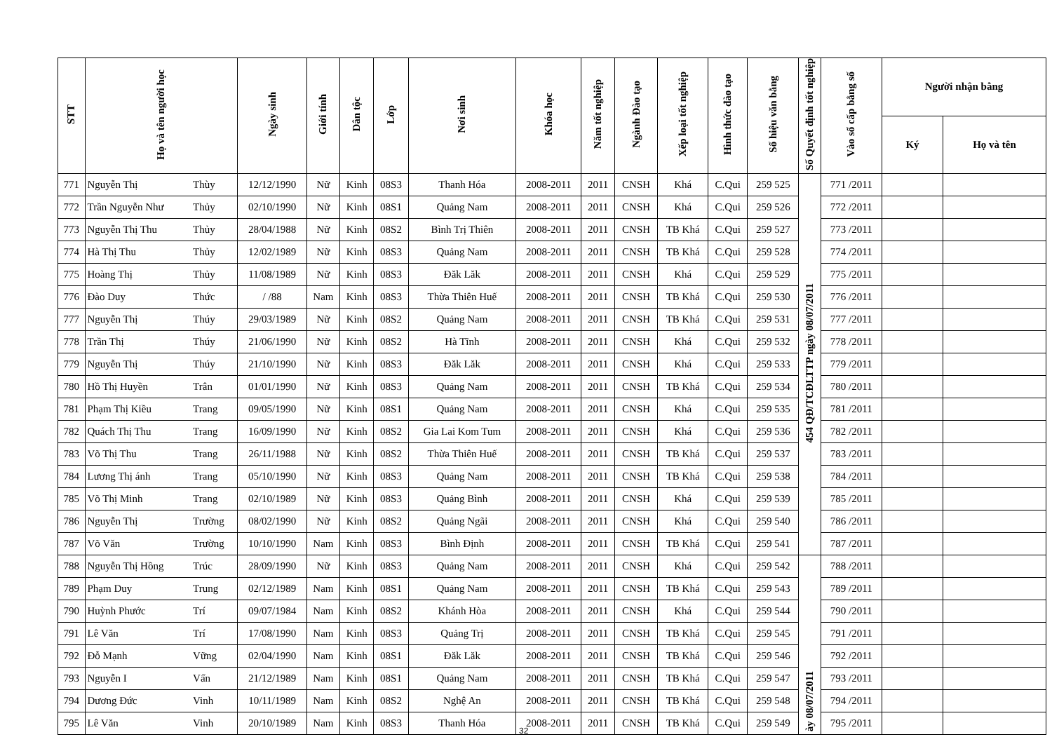| STT | Họ và tên người học | | Ngày sinh | Giới tính | Dân tộc | Lớp | Nơi sinh | Khóa học | Năm tốt nghiệp | Ngành Đào tạo | Xếp loại tốt nghiệp | Hình thức đào tạo | Số hiệu văn bằng | Số Quyết định tốt nghiệp | Vào sổ cấp bằng số | Người nhận bằng | |
| --- | --- | --- | --- | --- | --- | --- | --- | --- | --- | --- | --- | --- | --- | --- | --- | --- | --- |
| | | | | | | | | | | | | | | | | Ký | Họ và tên |
| 771 | Nguyễn Thị | Thùy | 12/12/1990 | Nữ | Kinh | 08S3 | Thanh Hóa | 2008-2011 | 2011 | CNSH | Khá | C.Qui | 259 525 | 454 QĐ/TCĐLTTP ngày 08/07/2011 | 771 /2011 | | |
| 772 | Trần Nguyễn Như | Thủy | 02/10/1990 | Nữ | Kinh | 08S1 | Quảng Nam | 2008-2011 | 2011 | CNSH | Khá | C.Qui | 259 526 | | 772 /2011 | | |
| 773 | Nguyễn Thị Thu | Thủy | 28/04/1988 | Nữ | Kinh | 08S2 | Bình Trị Thiên | 2008-2011 | 2011 | CNSH | TB Khá | C.Qui | 259 527 | | 773 /2011 | | |
| 774 | Hà Thị Thu | Thủy | 12/02/1989 | Nữ | Kinh | 08S3 | Quảng Nam | 2008-2011 | 2011 | CNSH | TB Khá | C.Qui | 259 528 | | 774 /2011 | | |
| 775 | Hoàng Thị | Thủy | 11/08/1989 | Nữ | Kinh | 08S3 | Đăk Lăk | 2008-2011 | 2011 | CNSH | Khá | C.Qui | 259 529 | | 775 /2011 | | |
| 776 | Đào Duy | Thức | / /88 | Nam | Kinh | 08S3 | Thừa Thiên Huế | 2008-2011 | 2011 | CNSH | TB Khá | C.Qui | 259 530 | | 776 /2011 | | |
| 777 | Nguyễn Thị | Thúy | 29/03/1989 | Nữ | Kinh | 08S2 | Quảng Nam | 2008-2011 | 2011 | CNSH | TB Khá | C.Qui | 259 531 | | 777 /2011 | | |
| 778 | Trần Thị | Thúy | 21/06/1990 | Nữ | Kinh | 08S2 | Hà Tĩnh | 2008-2011 | 2011 | CNSH | Khá | C.Qui | 259 532 | | 778 /2011 | | |
| 779 | Nguyễn Thị | Thúy | 21/10/1990 | Nữ | Kinh | 08S3 | Đăk Lăk | 2008-2011 | 2011 | CNSH | Khá | C.Qui | 259 533 | | 779 /2011 | | |
| 780 | Hồ Thị Huyền | Trân | 01/01/1990 | Nữ | Kinh | 08S3 | Quảng Nam | 2008-2011 | 2011 | CNSH | TB Khá | C.Qui | 259 534 | | 780 /2011 | | |
| 781 | Phạm Thị Kiều | Trang | 09/05/1990 | Nữ | Kinh | 08S1 | Quảng Nam | 2008-2011 | 2011 | CNSH | Khá | C.Qui | 259 535 | | 781 /2011 | | |
| 782 | Quách Thị Thu | Trang | 16/09/1990 | Nữ | Kinh | 08S2 | Gia Lai Kom Tum | 2008-2011 | 2011 | CNSH | Khá | C.Qui | 259 536 | | 782 /2011 | | |
| 783 | Võ Thị Thu | Trang | 26/11/1988 | Nữ | Kinh | 08S2 | Thừa Thiên Huế | 2008-2011 | 2011 | CNSH | TB Khá | C.Qui | 259 537 | | 783 /2011 | | |
| 784 | Lương Thị ánh | Trang | 05/10/1990 | Nữ | Kinh | 08S3 | Quảng Nam | 2008-2011 | 2011 | CNSH | TB Khá | C.Qui | 259 538 | | 784 /2011 | | |
| 785 | Võ Thị Minh | Trang | 02/10/1989 | Nữ | Kinh | 08S3 | Quảng Bình | 2008-2011 | 2011 | CNSH | Khá | C.Qui | 259 539 | | 785 /2011 | | |
| 786 | Nguyễn Thị | Trường | 08/02/1990 | Nữ | Kinh | 08S2 | Quảng Ngãi | 2008-2011 | 2011 | CNSH | Khá | C.Qui | 259 540 | | 786 /2011 | | |
| 787 | Võ Văn | Trường | 10/10/1990 | Nam | Kinh | 08S3 | Bình Định | 2008-2011 | 2011 | CNSH | TB Khá | C.Qui | 259 541 | | 787 /2011 | | |
| 788 | Nguyễn Thị Hồng | Trúc | 28/09/1990 | Nữ | Kinh | 08S3 | Quảng Nam | 2008-2011 | 2011 | CNSH | Khá | C.Qui | 259 542 | ày 08/07/2011 | 788 /2011 | | |
| 789 | Phạm Duy | Trung | 02/12/1989 | Nam | Kinh | 08S1 | Quảng Nam | 2008-2011 | 2011 | CNSH | TB Khá | C.Qui | 259 543 | | 789 /2011 | | |
| 790 | Huỳnh Phước | Trí | 09/07/1984 | Nam | Kinh | 08S2 | Khánh Hòa | 2008-2011 | 2011 | CNSH | Khá | C.Qui | 259 544 | | 790 /2011 | | |
| 791 | Lê Văn | Trí | 17/08/1990 | Nam | Kinh | 08S3 | Quảng Trị | 2008-2011 | 2011 | CNSH | TB Khá | C.Qui | 259 545 | | 791 /2011 | | |
| 792 | Đỗ Mạnh | Vững | 02/04/1990 | Nam | Kinh | 08S1 | Đăk Lăk | 2008-2011 | 2011 | CNSH | TB Khá | C.Qui | 259 546 | | 792 /2011 | | |
| 793 | Nguyễn I | Vấn | 21/12/1989 | Nam | Kinh | 08S1 | Quảng Nam | 2008-2011 | 2011 | CNSH | TB Khá | C.Qui | 259 547 | | 793 /2011 | | |
| 794 | Dương Đức | Vinh | 10/11/1989 | Nam | Kinh | 08S2 | Nghệ An | 2008-2011 | 2011 | CNSH | TB Khá | C.Qui | 259 548 | | 794 /2011 | | |
| 795 | Lê Văn | Vinh | 20/10/1989 | Nam | Kinh | 08S3 | Thanh Hóa | 2008-2011 | 2011 | CNSH | TB Khá | C.Qui | 259 549 | | 795 /2011 | | |
32